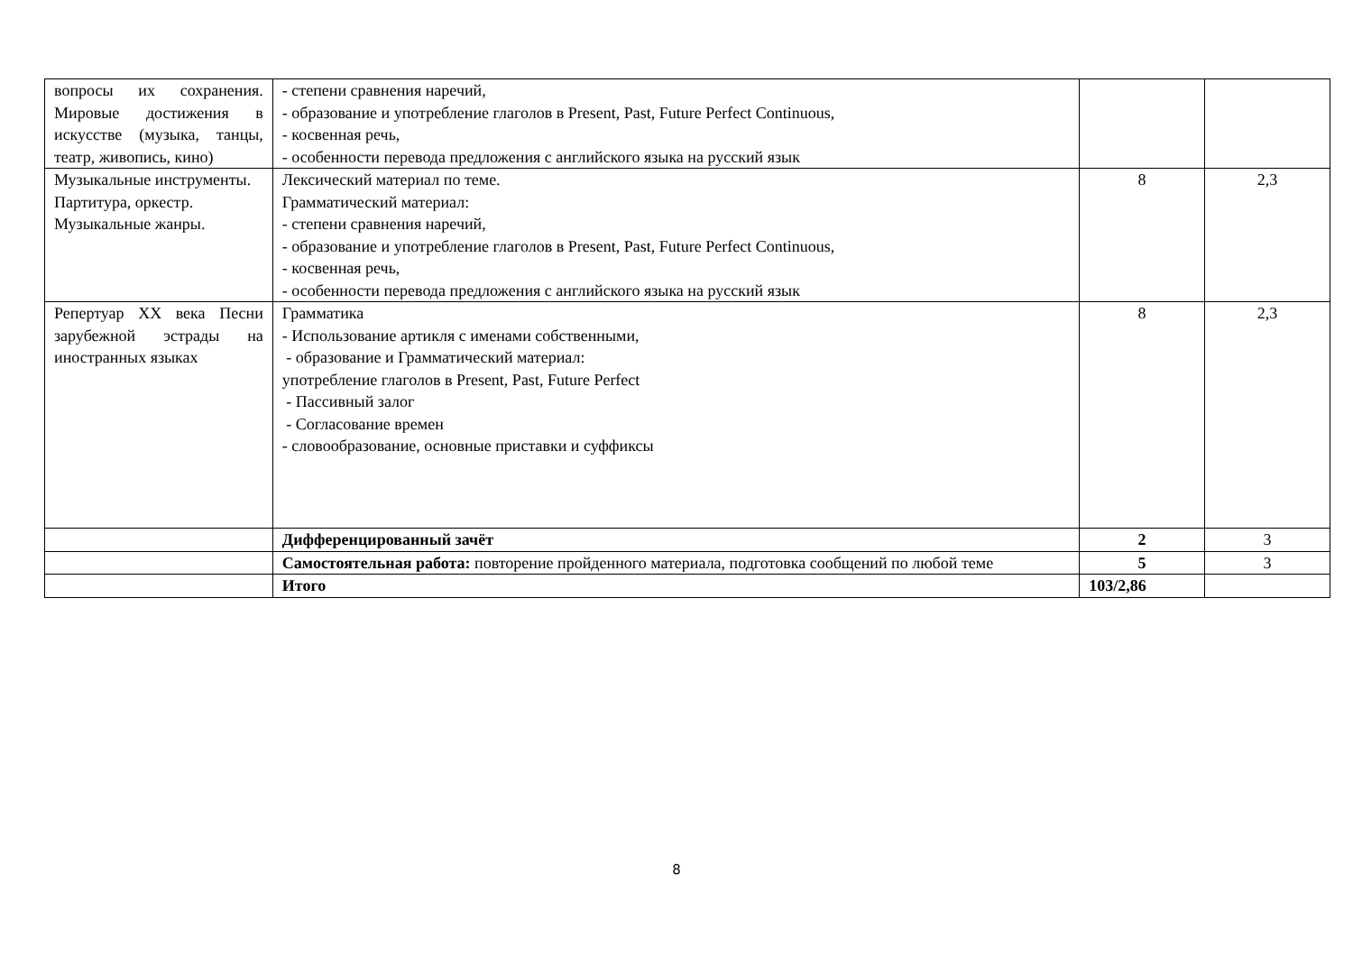| вопросы их сохранения. Мировые достижения в искусстве (музыка, танцы, театр, живопись, кино) | - степени сравнения наречий, - образование и употребление глаголов в Present, Past, Future Perfect Continuous, - косвенная речь, - особенности перевода предложения с английского языка на русский язык | | |
| Музыкальные инструменты. Партитура, оркестр. Музыкальные жанры. | Лексический материал по теме. Грамматический материал: - степени сравнения наречий, - образование и употребление глаголов в Present, Past, Future Perfect Continuous, - косвенная речь, - особенности перевода предложения с английского языка на русский язык | 8 | 2,3 |
| Репертуар XX века Песни зарубежной эстрады на иностранных языках | Грамматика - Использование артикля с именами собственными, - образование и Грамматический материал: употребление глаголов в Present, Past, Future Perfect - Пассивный залог - Согласование времен - словообразование, основные приставки и суффиксы | 8 | 2,3 |
| | Дифференцированный зачёт | 2 | 3 |
| | Самостоятельная работа: повторение пройденного материала, подготовка сообщений по любой теме | 5 | 3 |
| | Итого | 103/2,86 | |
8